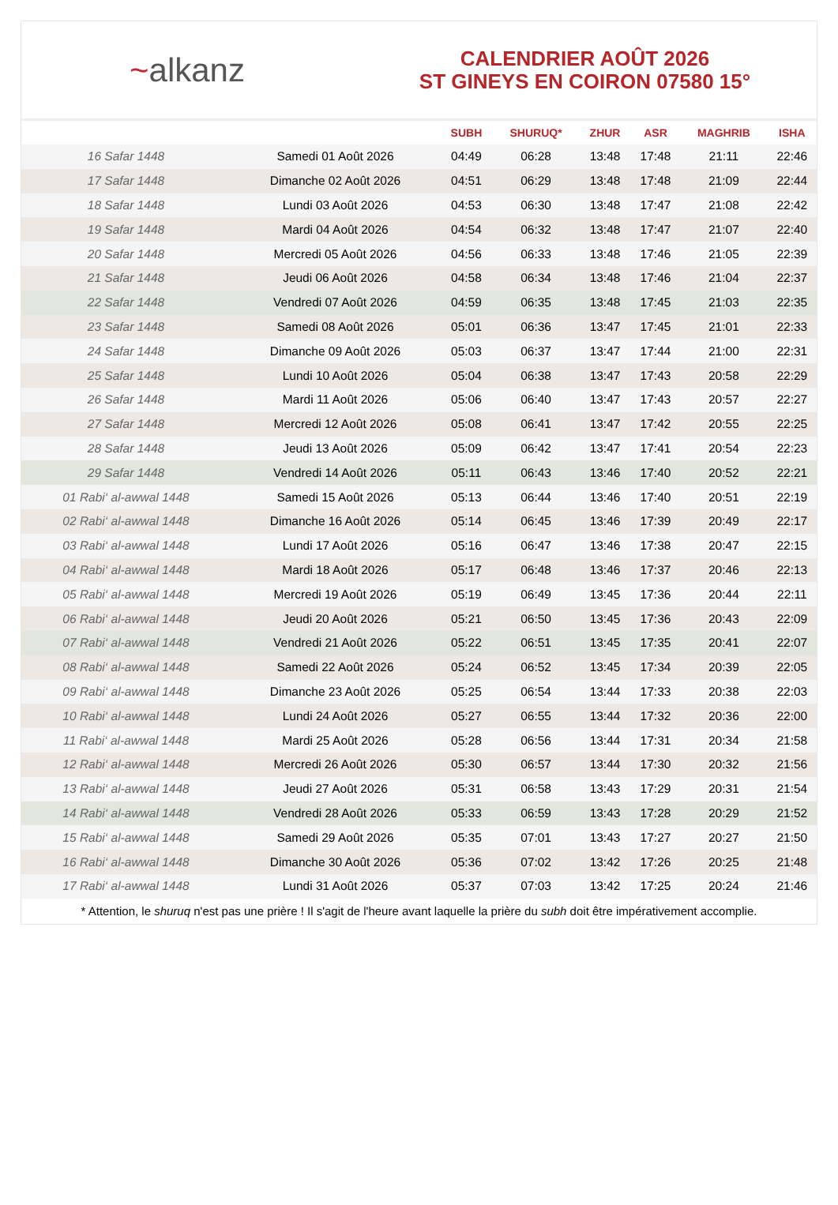~alkanz
CALENDRIER AOÛT 2026
ST GINEYS EN COIRON 07580 15°
| | | SUBH | SHURUQ* | ZHUR | ASR | MAGHRIB | ISHA |
| --- | --- | --- | --- | --- | --- | --- | --- |
| 16 Safar 1448 | Samedi 01 Août 2026 | 04:49 | 06:28 | 13:48 | 17:48 | 21:11 | 22:46 |
| 17 Safar 1448 | Dimanche 02 Août 2026 | 04:51 | 06:29 | 13:48 | 17:48 | 21:09 | 22:44 |
| 18 Safar 1448 | Lundi 03 Août 2026 | 04:53 | 06:30 | 13:48 | 17:47 | 21:08 | 22:42 |
| 19 Safar 1448 | Mardi 04 Août 2026 | 04:54 | 06:32 | 13:48 | 17:47 | 21:07 | 22:40 |
| 20 Safar 1448 | Mercredi 05 Août 2026 | 04:56 | 06:33 | 13:48 | 17:46 | 21:05 | 22:39 |
| 21 Safar 1448 | Jeudi 06 Août 2026 | 04:58 | 06:34 | 13:48 | 17:46 | 21:04 | 22:37 |
| 22 Safar 1448 | Vendredi 07 Août 2026 | 04:59 | 06:35 | 13:48 | 17:45 | 21:03 | 22:35 |
| 23 Safar 1448 | Samedi 08 Août 2026 | 05:01 | 06:36 | 13:47 | 17:45 | 21:01 | 22:33 |
| 24 Safar 1448 | Dimanche 09 Août 2026 | 05:03 | 06:37 | 13:47 | 17:44 | 21:00 | 22:31 |
| 25 Safar 1448 | Lundi 10 Août 2026 | 05:04 | 06:38 | 13:47 | 17:43 | 20:58 | 22:29 |
| 26 Safar 1448 | Mardi 11 Août 2026 | 05:06 | 06:40 | 13:47 | 17:43 | 20:57 | 22:27 |
| 27 Safar 1448 | Mercredi 12 Août 2026 | 05:08 | 06:41 | 13:47 | 17:42 | 20:55 | 22:25 |
| 28 Safar 1448 | Jeudi 13 Août 2026 | 05:09 | 06:42 | 13:47 | 17:41 | 20:54 | 22:23 |
| 29 Safar 1448 | Vendredi 14 Août 2026 | 05:11 | 06:43 | 13:46 | 17:40 | 20:52 | 22:21 |
| 01 Rabi‘ al-awwal 1448 | Samedi 15 Août 2026 | 05:13 | 06:44 | 13:46 | 17:40 | 20:51 | 22:19 |
| 02 Rabi‘ al-awwal 1448 | Dimanche 16 Août 2026 | 05:14 | 06:45 | 13:46 | 17:39 | 20:49 | 22:17 |
| 03 Rabi‘ al-awwal 1448 | Lundi 17 Août 2026 | 05:16 | 06:47 | 13:46 | 17:38 | 20:47 | 22:15 |
| 04 Rabi‘ al-awwal 1448 | Mardi 18 Août 2026 | 05:17 | 06:48 | 13:46 | 17:37 | 20:46 | 22:13 |
| 05 Rabi‘ al-awwal 1448 | Mercredi 19 Août 2026 | 05:19 | 06:49 | 13:45 | 17:36 | 20:44 | 22:11 |
| 06 Rabi‘ al-awwal 1448 | Jeudi 20 Août 2026 | 05:21 | 06:50 | 13:45 | 17:36 | 20:43 | 22:09 |
| 07 Rabi‘ al-awwal 1448 | Vendredi 21 Août 2026 | 05:22 | 06:51 | 13:45 | 17:35 | 20:41 | 22:07 |
| 08 Rabi‘ al-awwal 1448 | Samedi 22 Août 2026 | 05:24 | 06:52 | 13:45 | 17:34 | 20:39 | 22:05 |
| 09 Rabi‘ al-awwal 1448 | Dimanche 23 Août 2026 | 05:25 | 06:54 | 13:44 | 17:33 | 20:38 | 22:03 |
| 10 Rabi‘ al-awwal 1448 | Lundi 24 Août 2026 | 05:27 | 06:55 | 13:44 | 17:32 | 20:36 | 22:00 |
| 11 Rabi‘ al-awwal 1448 | Mardi 25 Août 2026 | 05:28 | 06:56 | 13:44 | 17:31 | 20:34 | 21:58 |
| 12 Rabi‘ al-awwal 1448 | Mercredi 26 Août 2026 | 05:30 | 06:57 | 13:44 | 17:30 | 20:32 | 21:56 |
| 13 Rabi‘ al-awwal 1448 | Jeudi 27 Août 2026 | 05:31 | 06:58 | 13:43 | 17:29 | 20:31 | 21:54 |
| 14 Rabi‘ al-awwal 1448 | Vendredi 28 Août 2026 | 05:33 | 06:59 | 13:43 | 17:28 | 20:29 | 21:52 |
| 15 Rabi‘ al-awwal 1448 | Samedi 29 Août 2026 | 05:35 | 07:01 | 13:43 | 17:27 | 20:27 | 21:50 |
| 16 Rabi‘ al-awwal 1448 | Dimanche 30 Août 2026 | 05:36 | 07:02 | 13:42 | 17:26 | 20:25 | 21:48 |
| 17 Rabi‘ al-awwal 1448 | Lundi 31 Août 2026 | 05:37 | 07:03 | 13:42 | 17:25 | 20:24 | 21:46 |
* Attention, le shuruq n'est pas une prière ! Il s'agit de l'heure avant laquelle la prière du subh doit être impérativement accomplie.